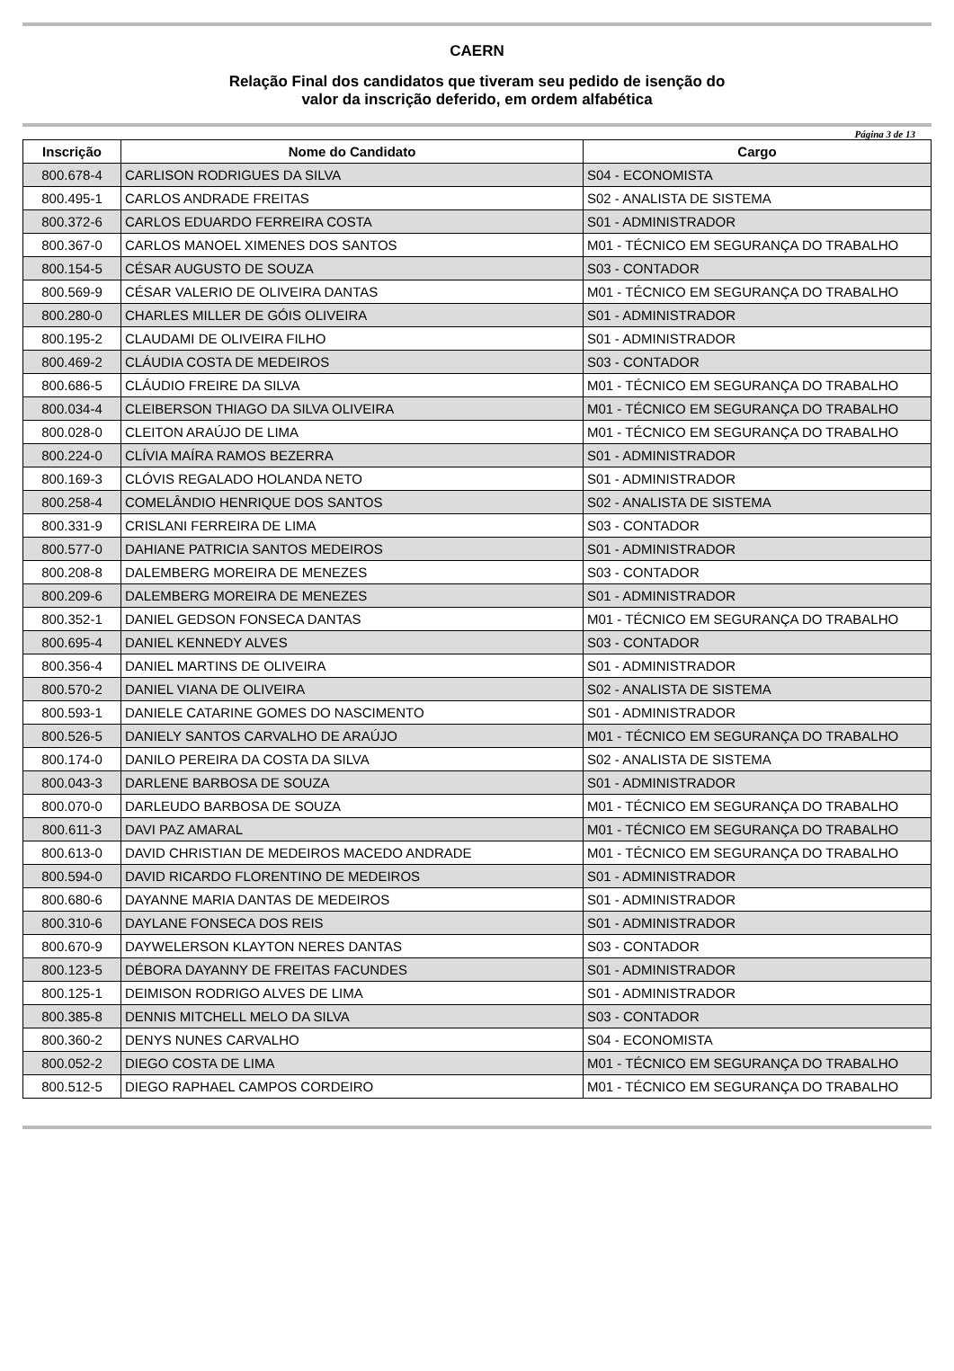CAERN
Relação Final dos candidatos que tiveram seu pedido de isenção do
valor da inscrição deferido, em ordem alfabética
Página 3 de 13
| Inscrição | Nome do Candidato | Cargo |
| --- | --- | --- |
| 800.678-4 | CARLISON RODRIGUES DA SILVA | S04 - ECONOMISTA |
| 800.495-1 | CARLOS ANDRADE FREITAS | S02 - ANALISTA DE SISTEMA |
| 800.372-6 | CARLOS EDUARDO FERREIRA COSTA | S01 - ADMINISTRADOR |
| 800.367-0 | CARLOS MANOEL XIMENES DOS SANTOS | M01 - TÉCNICO EM SEGURANÇA DO TRABALHO |
| 800.154-5 | CÉSAR AUGUSTO DE SOUZA | S03 - CONTADOR |
| 800.569-9 | CÉSAR VALERIO DE OLIVEIRA DANTAS | M01 - TÉCNICO EM SEGURANÇA DO TRABALHO |
| 800.280-0 | CHARLES MILLER DE GÓIS OLIVEIRA | S01 - ADMINISTRADOR |
| 800.195-2 | CLAUDAMI DE OLIVEIRA FILHO | S01 - ADMINISTRADOR |
| 800.469-2 | CLÁUDIA COSTA DE MEDEIROS | S03 - CONTADOR |
| 800.686-5 | CLÁUDIO FREIRE DA SILVA | M01 - TÉCNICO EM SEGURANÇA DO TRABALHO |
| 800.034-4 | CLEIBERSON THIAGO DA SILVA OLIVEIRA | M01 - TÉCNICO EM SEGURANÇA DO TRABALHO |
| 800.028-0 | CLEITON ARAÚJO DE LIMA | M01 - TÉCNICO EM SEGURANÇA DO TRABALHO |
| 800.224-0 | CLÍVIA MAÍRA RAMOS BEZERRA | S01 - ADMINISTRADOR |
| 800.169-3 | CLÓVIS REGALADO HOLANDA NETO | S01 - ADMINISTRADOR |
| 800.258-4 | COMELÂNDIO HENRIQUE DOS SANTOS | S02 - ANALISTA DE SISTEMA |
| 800.331-9 | CRISLANI FERREIRA DE LIMA | S03 - CONTADOR |
| 800.577-0 | DAHIANE PATRICIA SANTOS MEDEIROS | S01 - ADMINISTRADOR |
| 800.208-8 | DALEMBERG MOREIRA DE MENEZES | S03 - CONTADOR |
| 800.209-6 | DALEMBERG MOREIRA DE MENEZES | S01 - ADMINISTRADOR |
| 800.352-1 | DANIEL GEDSON FONSECA DANTAS | M01 - TÉCNICO EM SEGURANÇA DO TRABALHO |
| 800.695-4 | DANIEL KENNEDY ALVES | S03 - CONTADOR |
| 800.356-4 | DANIEL MARTINS DE OLIVEIRA | S01 - ADMINISTRADOR |
| 800.570-2 | DANIEL VIANA DE OLIVEIRA | S02 - ANALISTA DE SISTEMA |
| 800.593-1 | DANIELE CATARINE GOMES DO NASCIMENTO | S01 - ADMINISTRADOR |
| 800.526-5 | DANIELY SANTOS CARVALHO DE ARAÚJO | M01 - TÉCNICO EM SEGURANÇA DO TRABALHO |
| 800.174-0 | DANILO PEREIRA DA COSTA DA SILVA | S02 - ANALISTA DE SISTEMA |
| 800.043-3 | DARLENE BARBOSA DE SOUZA | S01 - ADMINISTRADOR |
| 800.070-0 | DARLEUDO BARBOSA DE SOUZA | M01 - TÉCNICO EM SEGURANÇA DO TRABALHO |
| 800.611-3 | DAVI PAZ AMARAL | M01 - TÉCNICO EM SEGURANÇA DO TRABALHO |
| 800.613-0 | DAVID CHRISTIAN DE MEDEIROS MACEDO ANDRADE | M01 - TÉCNICO EM SEGURANÇA DO TRABALHO |
| 800.594-0 | DAVID RICARDO FLORENTINO DE MEDEIROS | S01 - ADMINISTRADOR |
| 800.680-6 | DAYANNE MARIA DANTAS DE MEDEIROS | S01 - ADMINISTRADOR |
| 800.310-6 | DAYLANE FONSECA DOS REIS | S01 - ADMINISTRADOR |
| 800.670-9 | DAYWELERSON KLAYTON NERES DANTAS | S03 - CONTADOR |
| 800.123-5 | DÉBORA DAYANNY DE FREITAS FACUNDES | S01 - ADMINISTRADOR |
| 800.125-1 | DEIMISON RODRIGO ALVES DE LIMA | S01 - ADMINISTRADOR |
| 800.385-8 | DENNIS MITCHELL MELO DA SILVA | S03 - CONTADOR |
| 800.360-2 | DENYS NUNES CARVALHO | S04 - ECONOMISTA |
| 800.052-2 | DIEGO COSTA DE LIMA | M01 - TÉCNICO EM SEGURANÇA DO TRABALHO |
| 800.512-5 | DIEGO RAPHAEL CAMPOS CORDEIRO | M01 - TÉCNICO EM SEGURANÇA DO TRABALHO |